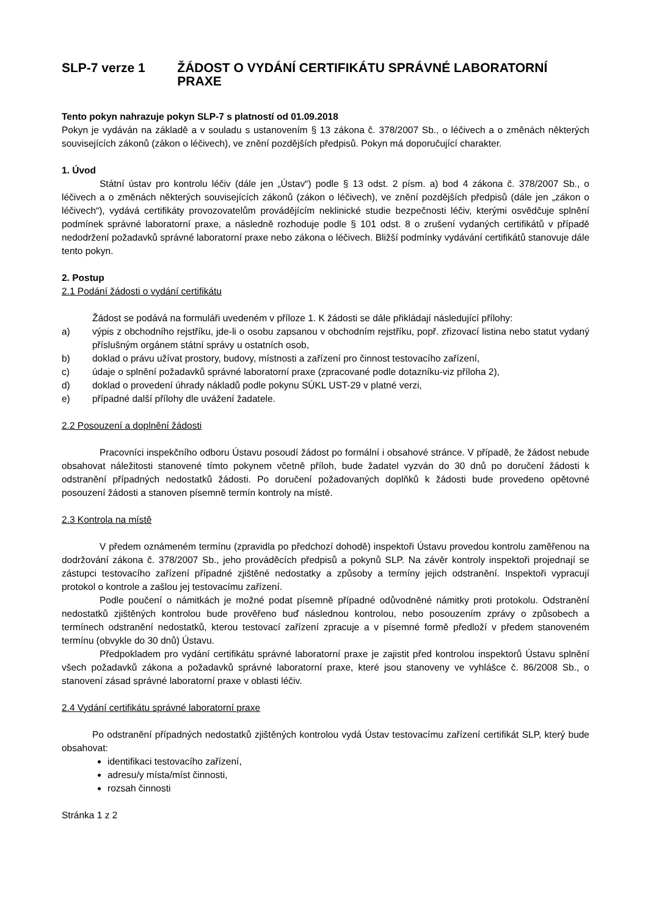SLP-7 verze 1 ŽÁDOST O VYDÁNÍ CERTIFIKÁTU SPRÁVNÉ LABORATORNÍ PRAXE
Tento pokyn nahrazuje pokyn SLP-7 s platností od 01.09.2018
Pokyn je vydáván na základě a v souladu s ustanovením § 13 zákona č. 378/2007 Sb., o léčivech a o změnách některých souvisejících zákonů (zákon o léčivech), ve znění pozdějších předpisů. Pokyn má doporučující charakter.
1. Úvod
Státní ústav pro kontrolu léčiv (dále jen „Ústav“) podle § 13 odst. 2 písm. a) bod 4 zákona č. 378/2007 Sb., o léčivech a o změnách některých souvisejících zákonů (zákon o léčivech), ve znění pozdějších předpisů (dále jen „zákon o léčivech“), vydává certifikáty provozovatelům provádějícím neklinické studie bezpečnosti léčiv, kterými osvědčuje splnění podmínek správné laboratorní praxe, a následně rozhoduje podle § 101 odst. 8 o zrušení vydaných certifikátů v případě nedodržení požadavků správné laboratorní praxe nebo zákona o léčivech. Bližší podmínky vydávání certifikátů stanovuje dále tento pokyn.
2. Postup
2.1 Podání žádosti o vydání certifikátu
Žádost se podává na formuláři uvedeném v příloze 1. K žádosti se dále přikládají následující přílohy:
a) výpis z obchodního rejstříku, jde-li o osobu zapsanou v obchodním rejstříku, popř. zřizovací listina nebo statut vydaný příslušným orgánem státní správy u ostatních osob,
b) doklad o právu užívat prostory, budovy, místnosti a zařízení pro činnost testovacího zařízení,
c) údaje o splnění požadavků správné laboratorní praxe (zpracované podle dotazníku-viz příloha 2),
d) doklad o provedení úhrady nákladů podle pokynu SÚKL UST-29 v platné verzi,
e) případné další přílohy dle uvážení žadatele.
2.2 Posouzení a doplnění žádosti
Pracovníci inspekčního odboru Ústavu posoudí žádost po formální i obsahové stránce. V případě, že žádost nebude obsahovat náležitosti stanovené tímto pokynem včetně příloh, bude žadatel vyzván do 30 dnů po doručení žádosti k odstranění případných nedostatků žádosti. Po doručení požadovaných doplňků k žádosti bude provedeno opětovné posouzení žádosti a stanoven písemně termín kontroly na místě.
2.3 Kontrola na místě
V předem oznámeném termínu (zpravidla po předchozí dohodě) inspektoři Ústavu provedou kontrolu zaměřenou na dodržování zákona č. 378/2007 Sb., jeho prováděcích předpisů a pokynů SLP. Na závěr kontroly inspektoři projednají se zástupci testovacího zařízení případné zjištěné nedostatky a způsoby a termíny jejich odstranění. Inspektoři vypracují protokol o kontrole a zašlou jej testovacímu zařízení.
Podle poučení o námitkách je možné podat písemně případné odůvodněné námitky proti protokolu. Odstranění nedostatků zjištěných kontrolou bude prověřeno buď následnou kontrolou, nebo posouzením zprávy o způsobech a termínech odstranění nedostatků, kterou testovací zařízení zpracuje a v písemné formě předloží v předem stanoveném termínu (obvykle do 30 dnů) Ústavu.
Předpokladem pro vydání certifikátu správné laboratorní praxe je zajistit před kontrolou inspektorů Ústavu splnění všech požadavků zákona a požadavků správné laboratorní praxe, které jsou stanoveny ve vyhlášce č. 86/2008 Sb., o stanovení zásad správné laboratorní praxe v oblasti léčiv.
2.4 Vydání certifikátu správné laboratorní praxe
Po odstranění případných nedostatků zjištěných kontrolou vydá Ústav testovacímu zařízení certifikát SLP, který bude obsahovat:
identifikaci testovacího zařízení,
adresu/y místa/míst činnosti,
rozsah činnosti
Stránka 1 z 2